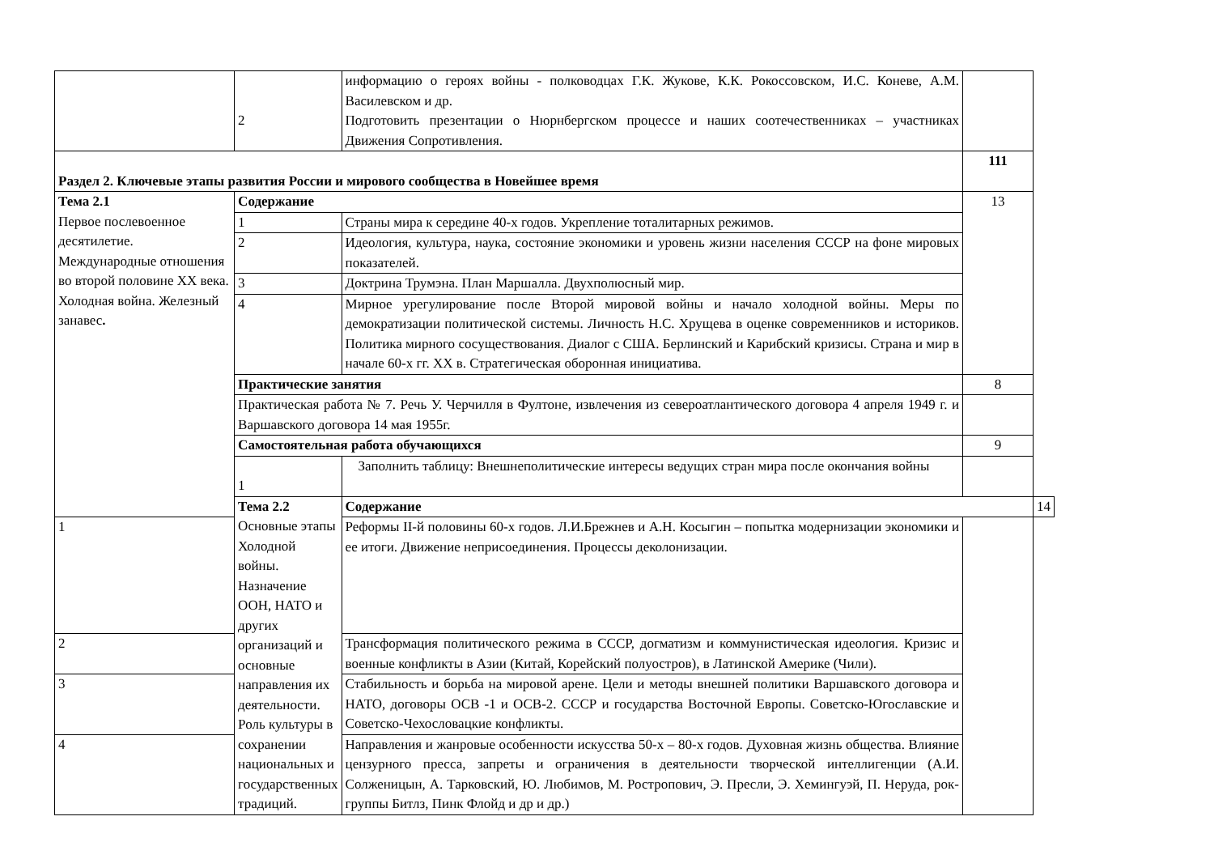| | 2 | информацию о героях войны - полководцах Г.К. Жукове, К.К. Рокоссовском, И.С. Коневе, А.М. Василевском и др. Подготовить презентации о Нюрнбергском процессе и наших соотечественниках – участниках Движения Сопротивления. | | |
| Раздел 2. Ключевые этапы развития России и мирового сообщества в Новейшее время | | | 111 | |
| Тема 2.1 Первое послевоенное десятилетие. Международные отношения во второй половине XX века. Холодная война. Железный занавес . | Содержание | | 13 | |
| | 1 | Страны мира к середине 40-х годов. Укрепление тоталитарных режимов. | | |
| | 2 | Идеология, культура, наука, состояние экономики и уровень жизни населения СССР на фоне мировых показателей. | | |
| | 3 | Доктрина Трумэна. План Маршалла. Двухполюсный мир. | | |
| | 4 | Мирное урегулирование после Второй мировой войны и начало холодной войны. Меры по демократизации политической системы. Личность Н.С. Хрущева в оценке современников и историков. Политика мирного сосуществования. Диалог с США. Берлинский и Карибский кризисы. Страна и мир в начале 60-х гг. XX в. Стратегическая оборонная инициатива. | | |
| | Практические занятия | | 8 | |
| | Практическая работа № 7. Речь У. Черчилля в Фултоне, извлечения из североатлантического договора 4 апреля 1949 г. и Варшавского договора 14 мая 1955г. | | | |
| | Самостоятельная работа обучающихся | | 9 | |
| | 1 | Заполнить таблицу: Внешнеполитические интересы ведущих стран мира после окончания войны | | |
| | Тема 2.2 Основные этапы Холодной войны. Назначение ООН, НАТО и других организаций и основные направления их деятельности. Роль культуры в сохранении национальных и государственных традиций. | Содержание | | 14 |
| 1 | | Реформы II-й половины 60-х годов. Л.И.Брежнев и А.Н. Косыгин – попытка модернизации экономики и ее итоги. Движение неприсоединения. Процессы деколонизации. | | |
| 2 | | Трансформация политического режима в СССР, догматизм и коммунистическая идеология. Кризис и военные конфликты в Азии (Китай, Корейский полуостров), в Латинской Америке (Чили). | | |
| 3 | | Стабильность и борьба на мировой арене. Цели и методы внешней политики Варшавского договора и НАТО, договоры ОСВ -1 и ОСВ-2. СССР и государства Восточной Европы. Советско-Югославские и Советско-Чехословацкие конфликты. | | |
| 4 | | Направления и жанровые особенности искусства 50-х – 80-х годов. Духовная жизнь общества. Влияние цензурного пресса, запреты и ограничения в деятельности творческой интеллигенции (А.И. Солженицын, А. Тарковский, Ю. Любимов, М. Ростропович, Э. Пресли, Э. Хемингуэй, П. Неруда, рок-группы Битлз, Пинк Флойд и др и др.) | | |